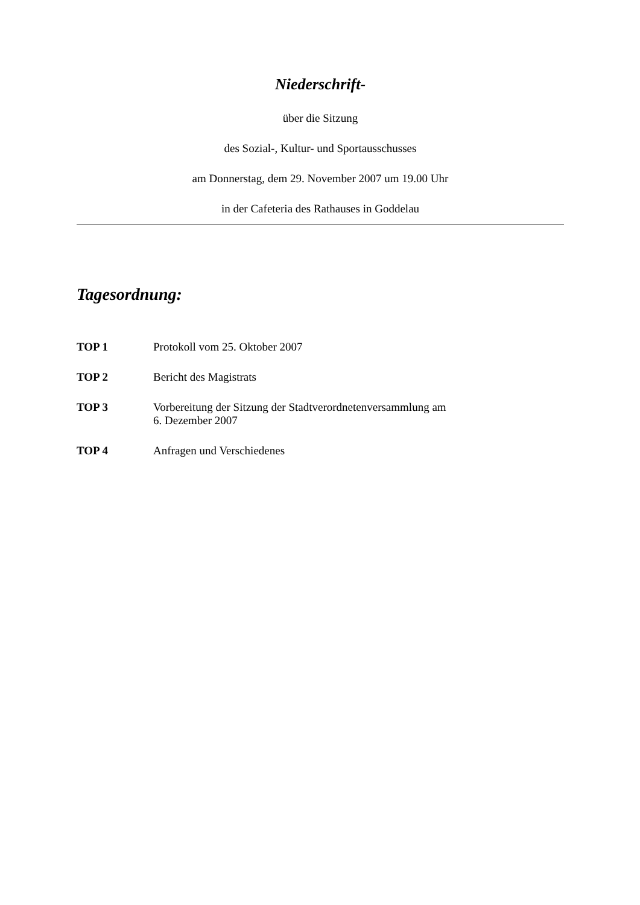Niederschrift-
über die Sitzung
des Sozial-, Kultur- und Sportausschusses
am Donnerstag, dem 29. November 2007 um 19.00 Uhr
in der Cafeteria des Rathauses in Goddelau
Tagesordnung:
TOP 1 Protokoll vom 25. Oktober 2007
TOP 2 Bericht des Magistrats
TOP 3 Vorbereitung der Sitzung der Stadtverordnetenversammlung am
6. Dezember 2007
TOP 4 Anfragen und Verschiedenes